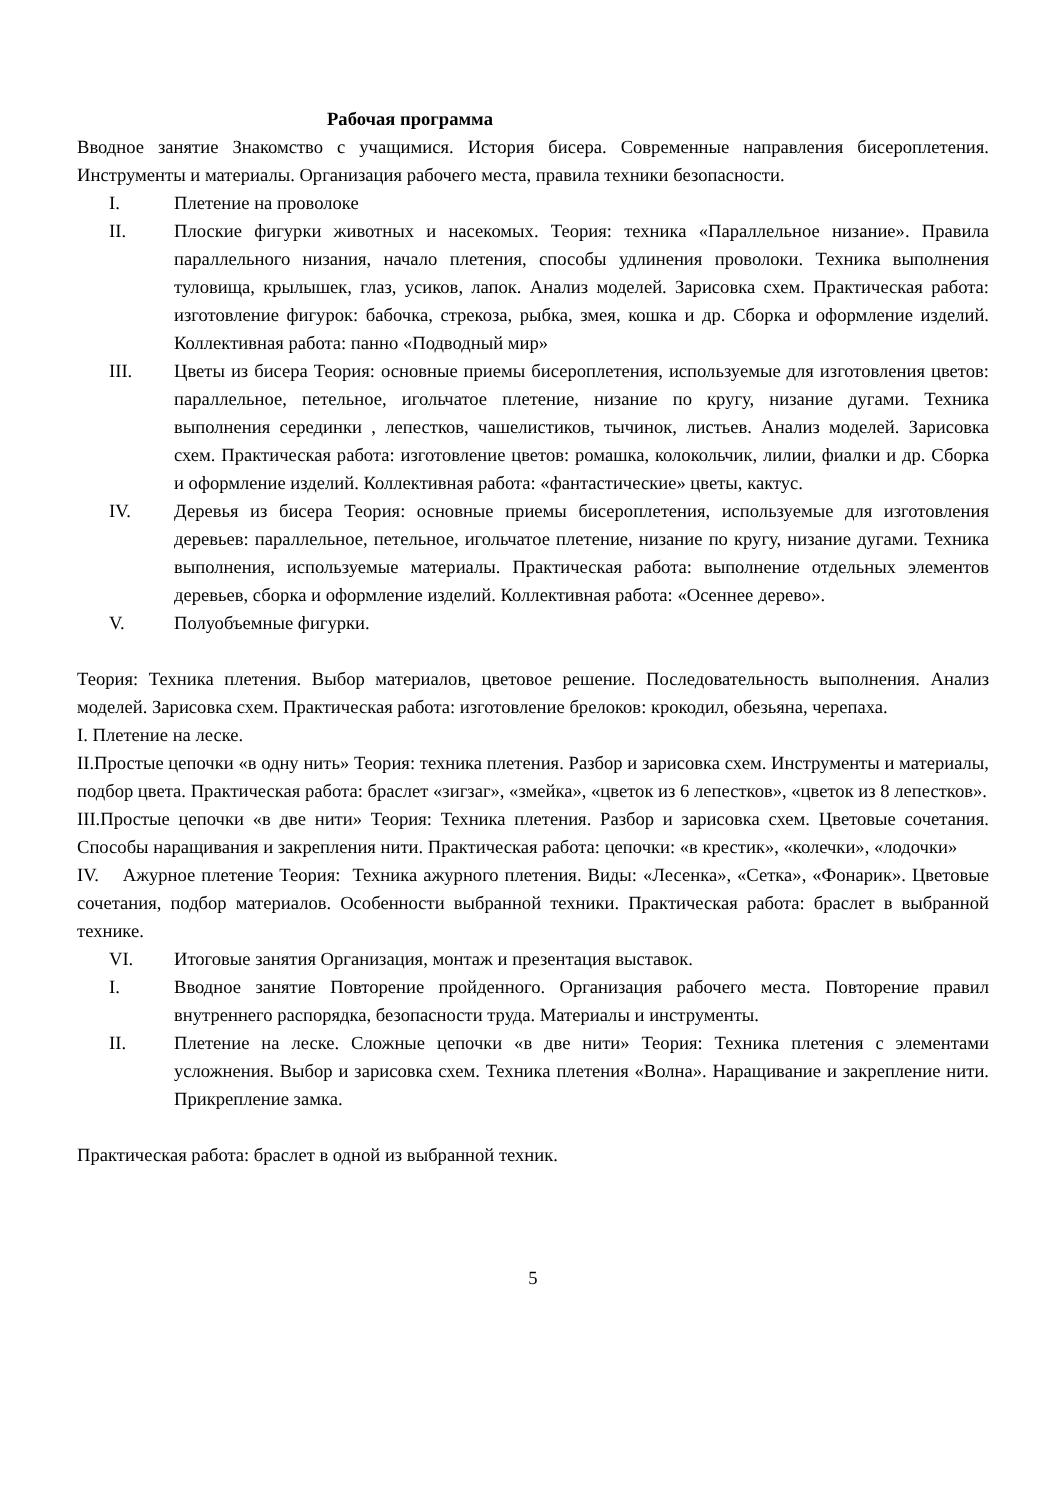Рабочая программа
Вводное занятие Знакомство с учащимися. История бисера. Современные направления бисероплетения. Инструменты и материалы. Организация рабочего места, правила техники безопасности.
I. Плетение на проволоке
II. Плоские фигурки животных и насекомых. Теория: техника «Параллельное низание». Правила параллельного низания, начало плетения, способы удлинения проволоки. Техника выполнения туловища, крылышек, глаз, усиков, лапок. Анализ моделей. Зарисовка схем. Практическая работа: изготовление фигурок: бабочка, стрекоза, рыбка, змея, кошка и др. Сборка и оформление изделий. Коллективная работа: панно «Подводный мир»
III. Цветы из бисера Теория: основные приемы бисероплетения, используемые для изготовления цветов: параллельное, петельное, игольчатое плетение, низание по кругу, низание дугами. Техника выполнения серединки , лепестков, чашелистиков, тычинок, листьев. Анализ моделей. Зарисовка схем. Практическая работа: изготовление цветов: ромашка, колокольчик, лилии, фиалки и др. Сборка и оформление изделий. Коллективная работа: «фантастические» цветы, кактус.
IV. Деревья из бисера Теория: основные приемы бисероплетения, используемые для изготовления деревьев: параллельное, петельное, игольчатое плетение, низание по кругу, низание дугами. Техника выполнения, используемые материалы. Практическая работа: выполнение отдельных элементов деревьев, сборка и оформление изделий. Коллективная работа: «Осеннее дерево».
V. Полуобъемные фигурки.
Теория: Техника плетения. Выбор материалов, цветовое решение. Последовательность выполнения. Анализ моделей. Зарисовка схем. Практическая работа: изготовление брелоков: крокодил, обезьяна, черепаха.
I. Плетение на леске.
II.Простые цепочки «в одну нить» Теория: техника плетения. Разбор и зарисовка схем. Инструменты и материалы, подбор цвета. Практическая работа: браслет «зигзаг», «змейка», «цветок из 6 лепестков», «цветок из 8 лепестков».
III.Простые цепочки «в две нити» Теория: Техника плетения. Разбор и зарисовка схем. Цветовые сочетания. Способы наращивания и закрепления нити. Практическая работа: цепочки: «в крестик», «колечки», «лодочки»
IV. Ажурное плетение Теория: Техника ажурного плетения. Виды: «Лесенка», «Сетка», «Фонарик». Цветовые сочетания, подбор материалов. Особенности выбранной техники. Практическая работа: браслет в выбранной технике.
VI. Итоговые занятия Организация, монтаж и презентация выставок.
I. Вводное занятие Повторение пройденного. Организация рабочего места. Повторение правил внутреннего распорядка, безопасности труда. Материалы и инструменты.
II. Плетение на леске. Сложные цепочки «в две нити» Теория: Техника плетения с элементами усложнения. Выбор и зарисовка схем. Техника плетения «Волна». Наращивание и закрепление нити. Прикрепление замка.
Практическая работа: браслет в одной из выбранной техник.
5